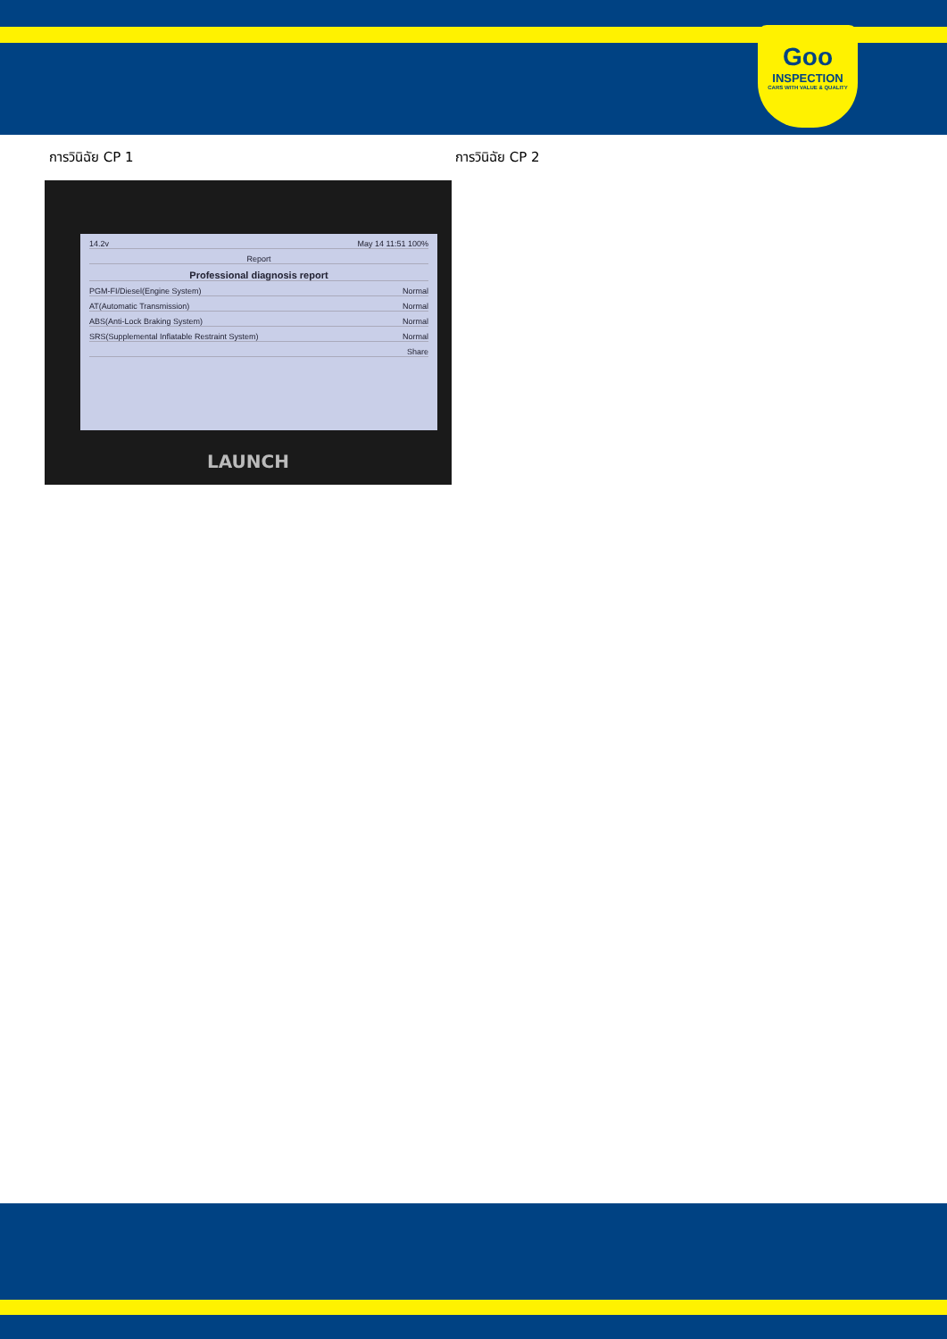Goo
INSPECTION
CARS WITH VALUE & QUALITY
การวินิฉัย CP 1 การวินิฉัย CP 2
14.2v May 14 11:51 100%
Report
Professional diagnosis report
PGM-FI/Diesel(Engine System) Normal
AT(Automatic Transmission) Normal
ABS(Anti-Lock Braking System) Normal
SRS(Supplemental Inflatable Restraint System) Normal
Share
LAUNCH